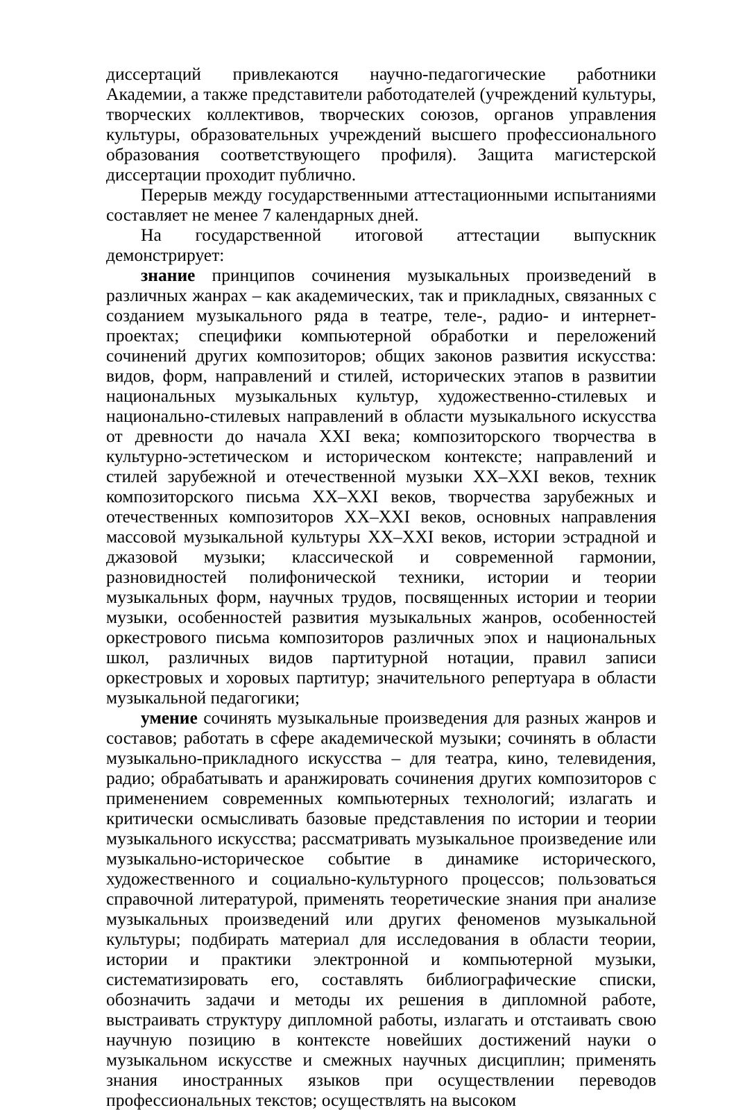диссертаций привлекаются научно-педагогические работники Академии, а также представители работодателей (учреждений культуры, творческих коллективов, творческих союзов, органов управления культуры, образовательных учреждений высшего профессионального образования соответствующего профиля). Защита магистерской диссертации проходит публично.
Перерыв между государственными аттестационными испытаниями составляет не менее 7 календарных дней.
На государственной итоговой аттестации выпускник демонстрирует:
знание принципов сочинения музыкальных произведений в различных жанрах – как академических, так и прикладных, связанных с созданием музыкального ряда в театре, теле-, радио- и интернет-проектах; специфики компьютерной обработки и переложений сочинений других композиторов; общих законов развития искусства: видов, форм, направлений и стилей, исторических этапов в развитии национальных музыкальных культур, художественно-стилевых и национально-стилевых направлений в области музыкального искусства от древности до начала XXI века; композиторского творчества в культурно-эстетическом и историческом контексте; направлений и стилей зарубежной и отечественной музыки XX–XXI веков, техник композиторского письма XX–XXI веков, творчества зарубежных и отечественных композиторов XX–XXI веков, основных направления массовой музыкальной культуры XX–XXI веков, истории эстрадной и джазовой музыки; классической и современной гармонии, разновидностей полифонической техники, истории и теории музыкальных форм, научных трудов, посвященных истории и теории музыки, особенностей развития музыкальных жанров, особенностей оркестрового письма композиторов различных эпох и национальных школ, различных видов партитурной нотации, правил записи оркестровых и хоровых партитур; значительного репертуара в области музыкальной педагогики;
умение сочинять музыкальные произведения для разных жанров и составов; работать в сфере академической музыки; сочинять в области музыкально-прикладного искусства – для театра, кино, телевидения, радио; обрабатывать и аранжировать сочинения других композиторов с применением современных компьютерных технологий; излагать и критически осмысливать базовые представления по истории и теории музыкального искусства; рассматривать музыкальное произведение или музыкально-историческое событие в динамике исторического, художественного и социально-культурного процессов; пользоваться справочной литературой, применять теоретические знания при анализе музыкальных произведений или других феноменов музыкальной культуры; подбирать материал для исследования в области теории, истории и практики электронной и компьютерной музыки, систематизировать его, составлять библиографические списки, обозначить задачи и методы их решения в дипломной работе, выстраивать структуру дипломной работы, излагать и отстаивать свою научную позицию в контексте новейших достижений науки о музыкальном искусстве и смежных научных дисциплин; применять знания иностранных языков при осуществлении переводов профессиональных текстов; осуществлять на высоком